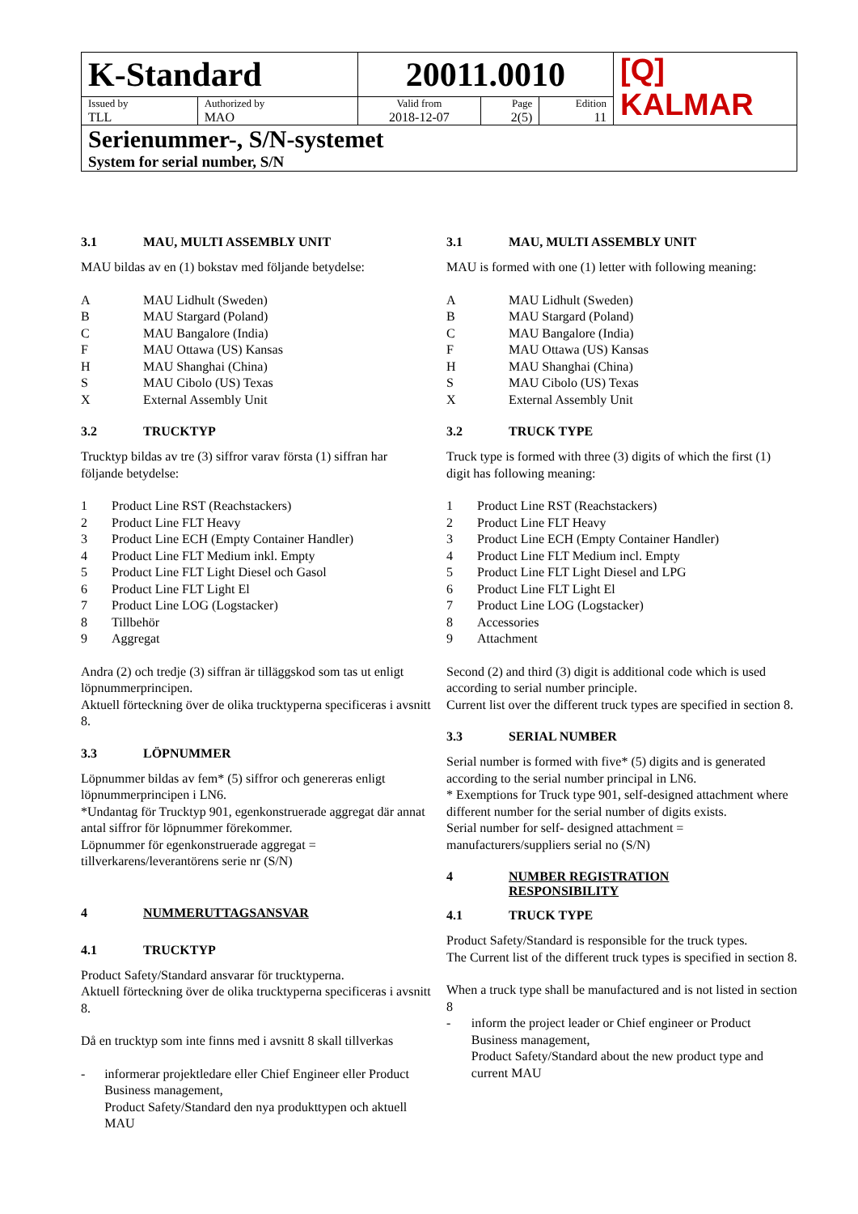| K-Standard | | 20011.0010 | | | [Q] KALMAR |
| Issued by TLL | Authorized by MAO | Valid from 2018-12-07 | Page 2(5) | Edition 11 | |
| Serienummer-, S/N-systemet System for serial number, S/N | | | | | |
3.1 MAU, MULTI ASSEMBLY UNIT
MAU bildas av en (1) bokstav med följande betydelse:
A MAU Lidhult (Sweden)
B MAU Stargard (Poland)
C MAU Bangalore (India)
F MAU Ottawa (US) Kansas
H MAU Shanghai (China)
S MAU Cibolo (US) Texas
X External Assembly Unit
3.2 TRUCKTYP
Trucktyp bildas av tre (3) siffror varav första (1) siffran har följande betydelse:
1 Product Line RST (Reachstackers)
2 Product Line FLT Heavy
3 Product Line ECH (Empty Container Handler)
4 Product Line FLT Medium inkl. Empty
5 Product Line FLT Light Diesel och Gasol
6 Product Line FLT Light El
7 Product Line LOG (Logstacker)
8 Tillbehör
9 Aggregat
Andra (2) och tredje (3) siffran är tilläggskod som tas ut enligt löpnummerprincipen.
Aktuell förteckning över de olika trucktyperna specificeras i avsnitt 8.
3.3 LÖPNUMMER
Löpnummer bildas av fem* (5) siffror och genereras enligt löpnummerprincipen i LN6.
*Undantag för Trucktyp 901, egenkonstruerade aggregat där annat antal siffror för löpnummer förekommer.
Löpnummer för egenkonstruerade aggregat = tillverkarens/leverantörens serie nr (S/N)
4 NUMMERUTTAGSANSVAR
4.1 TRUCKTYP
Product Safety/Standard ansvarar för trucktyperna.
Aktuell förteckning över de olika trucktyperna specificeras i avsnitt 8.
Då en trucktyp som inte finns med i avsnitt 8 skall tillverkas
- informerar projektledare eller Chief Engineer eller Product Business management,
Product Safety/Standard den nya produkttypen och aktuell MAU
3.1 MAU, MULTI ASSEMBLY UNIT
MAU is formed with one (1) letter with following meaning:
A MAU Lidhult (Sweden)
B MAU Stargard (Poland)
C MAU Bangalore (India)
F MAU Ottawa (US) Kansas
H MAU Shanghai (China)
S MAU Cibolo (US) Texas
X External Assembly Unit
3.2 TRUCK TYPE
Truck type is formed with three (3) digits of which the first (1) digit has following meaning:
1 Product Line RST (Reachstackers)
2 Product Line FLT Heavy
3 Product Line ECH (Empty Container Handler)
4 Product Line FLT Medium incl. Empty
5 Product Line FLT Light Diesel and LPG
6 Product Line FLT Light El
7 Product Line LOG (Logstacker)
8 Accessories
9 Attachment
Second (2) and third (3) digit is additional code which is used according to serial number principle.
Current list over the different truck types are specified in section 8.
3.3 SERIAL NUMBER
Serial number is formed with five* (5) digits and is generated according to the serial number principal in LN6.
* Exemptions for Truck type 901, self-designed attachment where different number for the serial number of digits exists.
Serial number for self- designed attachment = manufacturers/suppliers serial no (S/N)
4 NUMBER REGISTRATION
RESPONSIBILITY
4.1 TRUCK TYPE
Product Safety/Standard is responsible for the truck types.
The Current list of the different truck types is specified in section 8.
When a truck type shall be manufactured and is not listed in section 8
- inform the project leader or Chief engineer or Product Business management,
Product Safety/Standard about the new product type and current MAU